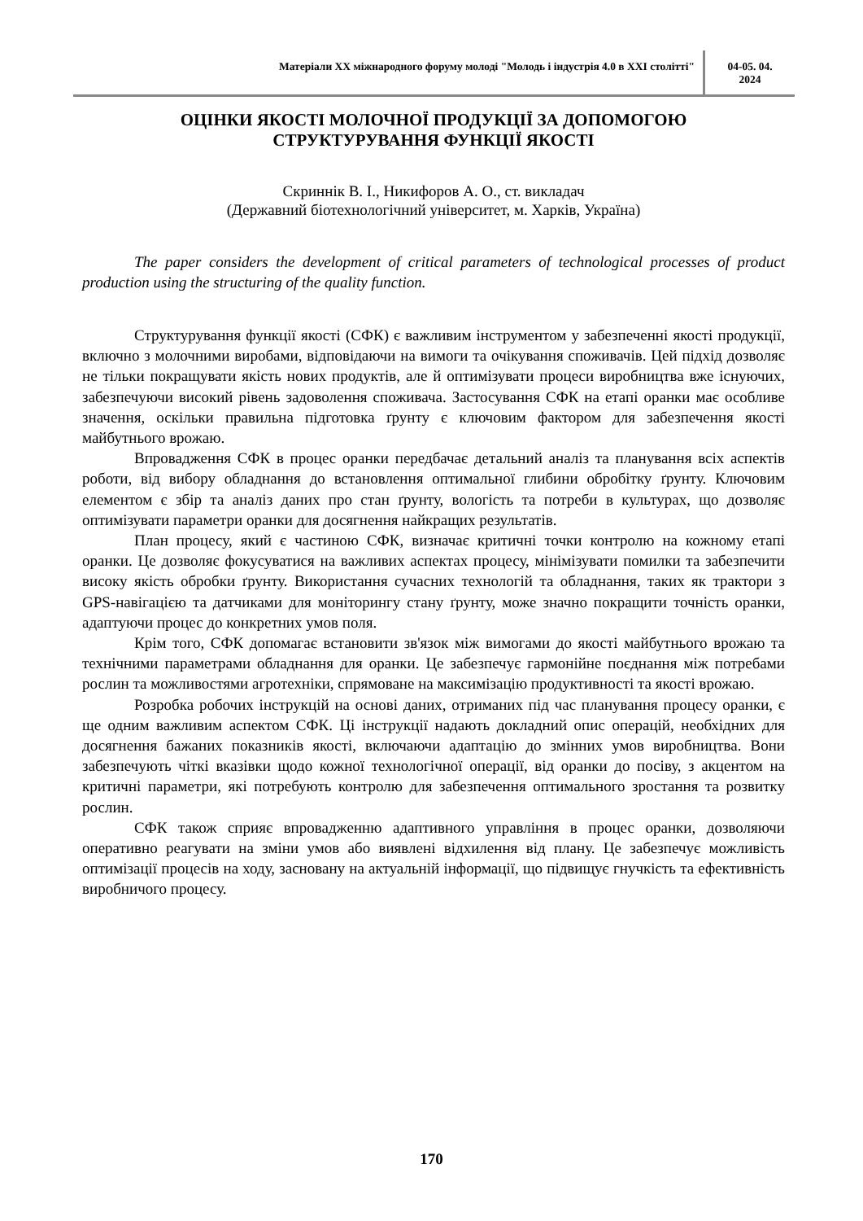Матеріали XX міжнародного форуму молоді "Молодь і індустрія 4.0 в XXI столітті"
04-05. 04.
2024
ОЦІНКИ ЯКОСТІ МОЛОЧНОЇ ПРОДУКЦІЇ ЗА ДОПОМОГОЮ
СТРУКТУРУВАННЯ ФУНКЦІЇ ЯКОСТІ
Скриннік В. І., Никифоров А. О., ст. викладач
(Державний біотехнологічний університет, м. Харків, Україна)
The paper considers the development of critical parameters of technological processes of product production using the structuring of the quality function.
Структурування функції якості (СФК) є важливим інструментом у забезпеченні якості продукції, включно з молочними виробами, відповідаючи на вимоги та очікування споживачів. Цей підхід дозволяє не тільки покращувати якість нових продуктів, але й оптимізувати процеси виробництва вже існуючих, забезпечуючи високий рівень задоволення споживача. Застосування СФК на етапі оранки має особливе значення, оскільки правильна підготовка ґрунту є ключовим фактором для забезпечення якості майбутнього врожаю.
Впровадження СФК в процес оранки передбачає детальний аналіз та планування всіх аспектів роботи, від вибору обладнання до встановлення оптимальної глибини обробітку ґрунту. Ключовим елементом є збір та аналіз даних про стан ґрунту, вологість та потреби в культурах, що дозволяє оптимізувати параметри оранки для досягнення найкращих результатів.
План процесу, який є частиною СФК, визначає критичні точки контролю на кожному етапі оранки. Це дозволяє фокусуватися на важливих аспектах процесу, мінімізувати помилки та забезпечити високу якість обробки ґрунту. Використання сучасних технологій та обладнання, таких як трактори з GPS-навігацією та датчиками для моніторингу стану ґрунту, може значно покращити точність оранки, адаптуючи процес до конкретних умов поля.
Крім того, СФК допомагає встановити зв'язок між вимогами до якості майбутнього врожаю та технічними параметрами обладнання для оранки. Це забезпечує гармонійне поєднання між потребами рослин та можливостями агротехніки, спрямоване на максимізацію продуктивності та якості врожаю.
Розробка робочих інструкцій на основі даних, отриманих під час планування процесу оранки, є ще одним важливим аспектом СФК. Ці інструкції надають докладний опис операцій, необхідних для досягнення бажаних показників якості, включаючи адаптацію до змінних умов виробництва. Вони забезпечують чіткі вказівки щодо кожної технологічної операції, від оранки до посіву, з акцентом на критичні параметри, які потребують контролю для забезпечення оптимального зростання та розвитку рослин.
СФК також сприяє впровадженню адаптивного управління в процес оранки, дозволяючи оперативно реагувати на зміни умов або виявлені відхилення від плану. Це забезпечує можливість оптимізації процесів на ходу, засновану на актуальній інформації, що підвищує гнучкість та ефективність виробничого процесу.
170